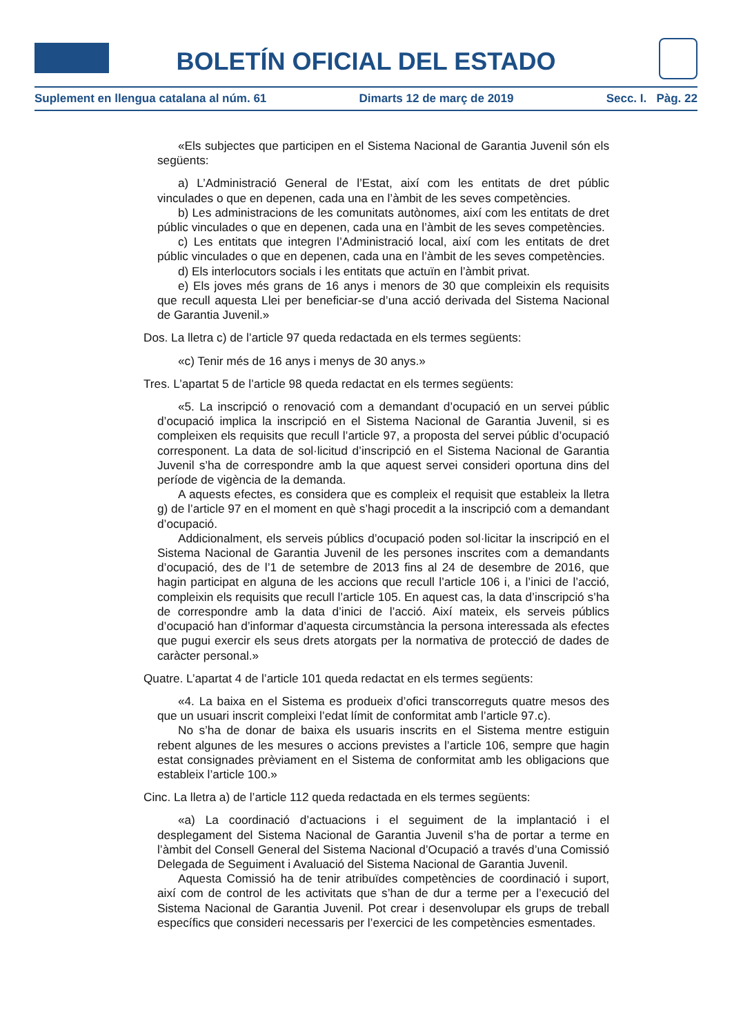BOLETÍN OFICIAL DEL ESTADO
Suplement en llengua catalana al núm. 61 Dimarts 12 de març de 2019 Secc. I. Pàg. 22
«Els subjectes que participen en el Sistema Nacional de Garantia Juvenil són els següents:
a) L’Administració General de l’Estat, així com les entitats de dret públic vinculades o que en depenen, cada una en l’àmbit de les seves competències.
b) Les administracions de les comunitats autònomes, així com les entitats de dret públic vinculades o que en depenen, cada una en l’àmbit de les seves competències.
c) Les entitats que integren l’Administració local, així com les entitats de dret públic vinculades o que en depenen, cada una en l’àmbit de les seves competències.
d) Els interlocutors socials i les entitats que actuïn en l’àmbit privat.
e) Els joves més grans de 16 anys i menors de 30 que compleixin els requisits que recull aquesta Llei per beneficiar-se d’una acció derivada del Sistema Nacional de Garantia Juvenil.»
Dos. La lletra c) de l’article 97 queda redactada en els termes següents:
«c) Tenir més de 16 anys i menys de 30 anys.»
Tres. L’apartat 5 de l’article 98 queda redactat en els termes següents:
«5. La inscripció o renovació com a demandant d’ocupació en un servei públic d’ocupació implica la inscripció en el Sistema Nacional de Garantia Juvenil, si es compleixen els requisits que recull l’article 97, a proposta del servei públic d’ocupació corresponent. La data de sol·licitud d’inscripció en el Sistema Nacional de Garantia Juvenil s’ha de correspondre amb la que aquest servei consideri oportuna dins del període de vigència de la demanda.
A aquests efectes, es considera que es compleix el requisit que estableix la lletra g) de l’article 97 en el moment en què s’hagi procedit a la inscripció com a demandant d’ocupació.
Addicionalment, els serveis públics d’ocupació poden sol·licitar la inscripció en el Sistema Nacional de Garantia Juvenil de les persones inscrites com a demandants d’ocupació, des de l’1 de setembre de 2013 fins al 24 de desembre de 2016, que hagin participat en alguna de les accions que recull l’article 106 i, a l’inici de l’acció, compleixin els requisits que recull l’article 105. En aquest cas, la data d’inscripció s’ha de correspondre amb la data d’inici de l’acció. Així mateix, els serveis públics d’ocupació han d’informar d’aquesta circumstància la persona interessada als efectes que pugui exercir els seus drets atorgats per la normativa de protecció de dades de caràcter personal.»
Quatre. L’apartat 4 de l’article 101 queda redactat en els termes següents:
«4. La baixa en el Sistema es produeix d’ofici transcorreguts quatre mesos des que un usuari inscrit compleixi l’edat límit de conformitat amb l’article 97.c).
No s’ha de donar de baixa els usuaris inscrits en el Sistema mentre estiguin rebent algunes de les mesures o accions previstes a l’article 106, sempre que hagin estat consignades prèviament en el Sistema de conformitat amb les obligacions que estableix l’article 100.»
Cinc. La lletra a) de l’article 112 queda redactada en els termes següents:
«a) La coordinació d’actuacions i el seguiment de la implantació i el desplegament del Sistema Nacional de Garantia Juvenil s’ha de portar a terme en l’àmbit del Consell General del Sistema Nacional d’Ocupació a través d’una Comissió Delegada de Seguiment i Avaluació del Sistema Nacional de Garantia Juvenil.
Aquesta Comissió ha de tenir atribuïdes competències de coordinació i suport, així com de control de les activitats que s’han de dur a terme per a l’execució del Sistema Nacional de Garantia Juvenil. Pot crear i desenvolupar els grups de treball específics que consideri necessaris per l’exercici de les competències esmentades.